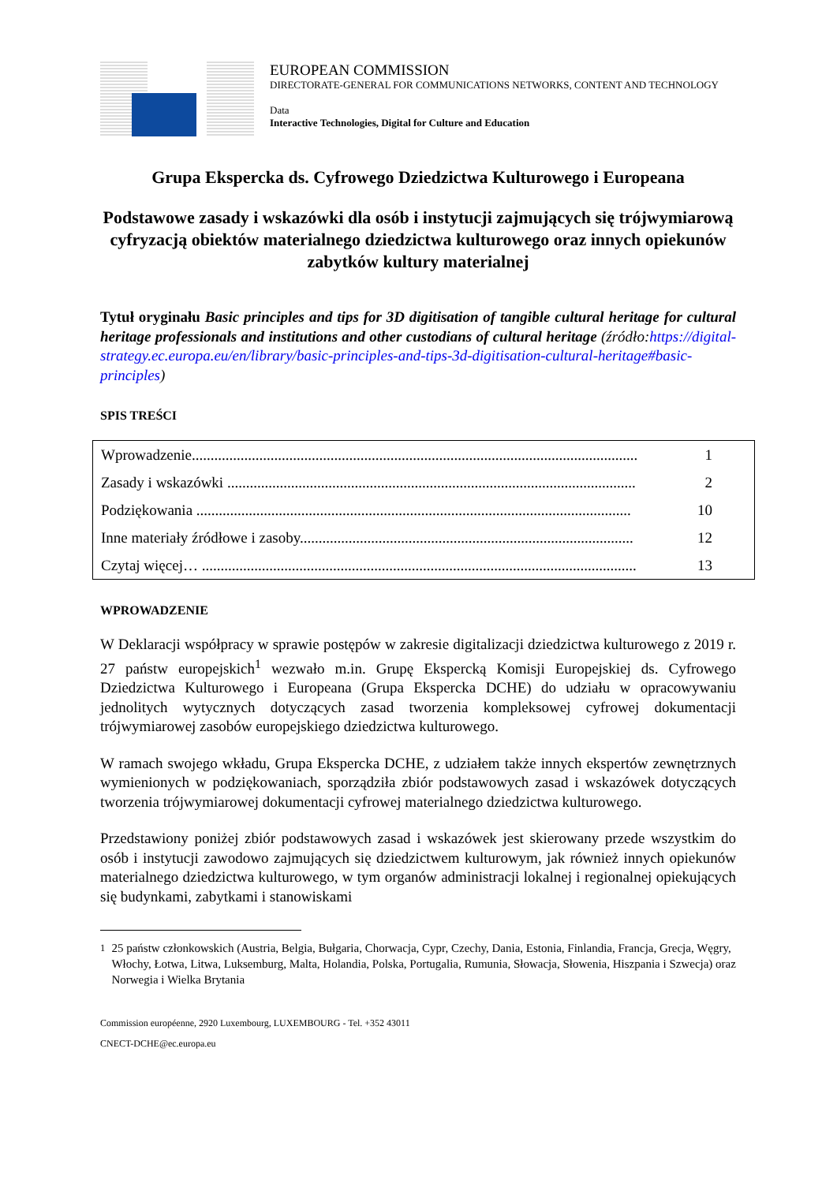EUROPEAN COMMISSION
DIRECTORATE-GENERAL FOR COMMUNICATIONS NETWORKS, CONTENT AND TECHNOLOGY
Data
Interactive Technologies, Digital for Culture and Education
Grupa Ekspercka ds. Cyfrowego Dziedzictwa Kulturowego i Europeana
Podstawowe zasady i wskazówki dla osób i instytucji zajmujących się trójwymiarową cyfryzacją obiektów materialnego dziedzictwa kulturowego oraz innych opiekunów zabytków kultury materialnej
Tytuł oryginału Basic principles and tips for 3D digitisation of tangible cultural heritage for cultural heritage professionals and institutions and other custodians of cultural heritage (źródło:https://digital-strategy.ec.europa.eu/en/library/basic-principles-and-tips-3d-digitisation-cultural-heritage#basic-principles)
SPIS TREŚCI
Wprowadzenie....................................................................................................................... 1
Zasady i wskazówki ............................................................................................................. 2
Podziękowania .................................................................................................................... 10
Inne materiały źródłowe i zasoby......................................................................................... 12
Czytaj więcej… .................................................................................................................... 13
WPROWADZENIE
W Deklaracji współpracy w sprawie postępów w zakresie digitalizacji dziedzictwa kulturowego z 2019 r. 27 państw europejskich<sup>1</sup> wezwało m.in. Grupę Ekspercką Komisji Europejskiej ds. Cyfrowego Dziedzictwa Kulturowego i Europeana (Grupa Ekspercka DCHE) do udziału w opracowywaniu jednolitych wytycznych dotyczących zasad tworzenia kompleksowej cyfrowej dokumentacji trójwymiarowej zasobów europejskiego dziedzictwa kulturowego.
W ramach swojego wkładu, Grupa Ekspercka DCHE, z udziałem także innych ekspertów zewnętrznych wymienionych w podziękowaniach, sporządziła zbiór podstawowych zasad i wskazówek dotyczących tworzenia trójwymiarowej dokumentacji cyfrowej materialnego dziedzictwa kulturowego.
Przedstawiony poniżej zbiór podstawowych zasad i wskazówek jest skierowany przede wszystkim do osób i instytucji zawodowo zajmujących się dziedzictwem kulturowym, jak również innych opiekunów materialnego dziedzictwa kulturowego, w tym organów administracji lokalnej i regionalnej opiekujących się budynkami, zabytkami i stanowiskami
<sup>1</sup> 25 państw członkowskich (Austria, Belgia, Bułgaria, Chorwacja, Cypr, Czechy, Dania, Estonia, Finlandia, Francja, Grecja, Węgry, Włochy, Łotwa, Litwa, Luksemburg, Malta, Holandia, Polska, Portugalia, Rumunia, Słowacja, Słowenia, Hiszpania i Szwecja) oraz Norwegia i Wielka Brytania
Commission européenne, 2920 Luxembourg, LUXEMBOURG - Tel. +352 43011
CNECT-DCHE@ec.europa.eu